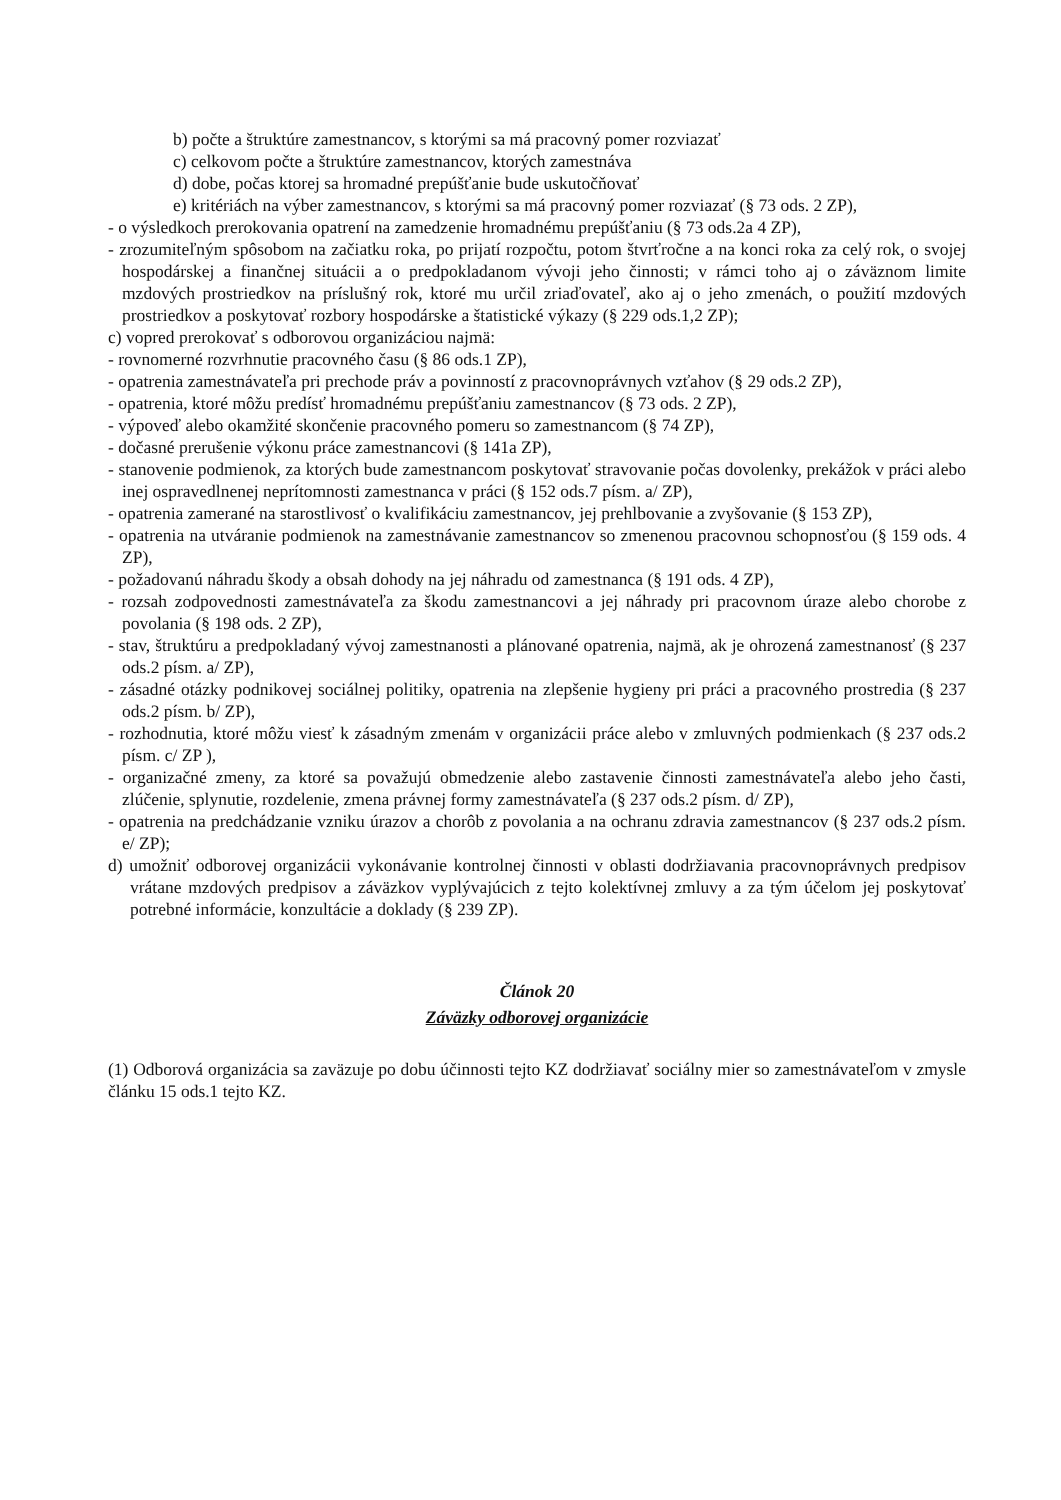b) počte a štruktúre zamestnancov, s ktorými sa má pracovný pomer rozviazať
c) celkovom počte a štruktúre zamestnancov, ktorých zamestnáva
d) dobe, počas ktorej sa hromadné prepúšťanie bude uskutočňovať
e) kritériách na výber zamestnancov, s ktorými sa má pracovný pomer rozviazať (§ 73 ods. 2 ZP),
- o výsledkoch prerokovania opatrení na zamedzenie hromadnému prepúšťaniu (§ 73 ods.2a 4 ZP),
- zrozumiteľným spôsobom na začiatku roka, po prijatí rozpočtu, potom štvrťročne a na konci roka za celý rok, o svojej hospodárskej a finančnej situácii a o predpokladanom vývoji jeho činnosti; v rámci toho aj o záväznom limite mzdových prostriedkov na príslušný rok, ktoré mu určil zriaďovateľ, ako aj o jeho zmenách, o použití mzdových prostriedkov a poskytovať rozbory hospodárske a štatistické výkazy (§ 229 ods.1,2 ZP);
c) vopred prerokovať s odborovou organizáciou najmä:
- rovnomerné rozvrhnutie pracovného času (§ 86 ods.1 ZP),
- opatrenia zamestnávateľa pri prechode práv a povinností z pracovnoprávnych vzťahov (§ 29 ods.2 ZP),
- opatrenia, ktoré môžu predísť hromadnému prepúšťaniu zamestnancov (§ 73 ods. 2 ZP),
- výpoveď alebo okamžité skončenie pracovného pomeru so zamestnancom (§ 74 ZP),
- dočasné prerušenie výkonu práce zamestnancovi (§ 141a ZP),
- stanovenie podmienok, za ktorých bude zamestnancom poskytovať stravovanie počas dovolenky, prekážok v práci alebo inej ospravedlnenej neprítomnosti zamestnanca v práci (§ 152 ods.7 písm. a/ ZP),
- opatrenia zamerané na starostlivosť o kvalifikáciu zamestnancov, jej prehlbovanie a zvyšovanie (§ 153 ZP),
- opatrenia na utváranie podmienok na zamestnávanie zamestnancov so zmenenou pracovnou schopnosťou (§ 159 ods. 4 ZP),
- požadovanú náhradu škody a obsah dohody na jej náhradu od zamestnanca (§ 191 ods. 4 ZP),
- rozsah zodpovednosti zamestnávateľa za škodu zamestnancovi a jej náhrady pri pracovnom úraze alebo chorobe z povolania (§ 198 ods. 2 ZP),
- stav, štruktúru a predpokladaný vývoj zamestnanosti a plánované opatrenia, najmä, ak je ohrozená zamestnanosť (§ 237 ods.2 písm. a/ ZP),
- zásadné otázky podnikovej sociálnej politiky, opatrenia na zlepšenie hygieny pri práci a pracovného prostredia (§ 237 ods.2 písm. b/ ZP),
- rozhodnutia, ktoré môžu viesť k zásadným zmenám v organizácii práce alebo v zmluvných podmienkach (§ 237 ods.2 písm. c/ ZP ),
- organizačné zmeny, za ktoré sa považujú obmedzenie alebo zastavenie činnosti zamestnávateľa alebo jeho časti, zlúčenie, splynutie, rozdelenie, zmena právnej formy zamestnávateľa (§ 237 ods.2 písm. d/ ZP),
- opatrenia na predchádzanie vzniku úrazov a chorôb z povolania a na ochranu zdravia zamestnancov (§ 237 ods.2 písm. e/ ZP);
d) umožniť odborovej organizácii vykonávanie kontrolnej činnosti v oblasti dodržiavania pracovnoprávnych predpisov vrátane mzdových predpisov a záväzkov vyplývajúcich z tejto kolektívnej zmluvy a za tým účelom jej poskytovať potrebné informácie, konzultácie a doklady (§ 239 ZP).
Článok 20
Záväzky odborovej organizácie
(1) Odborová organizácia sa zaväzuje po dobu účinnosti tejto KZ dodržiavať sociálny mier so zamestnávateľom v zmysle článku 15 ods.1 tejto KZ.